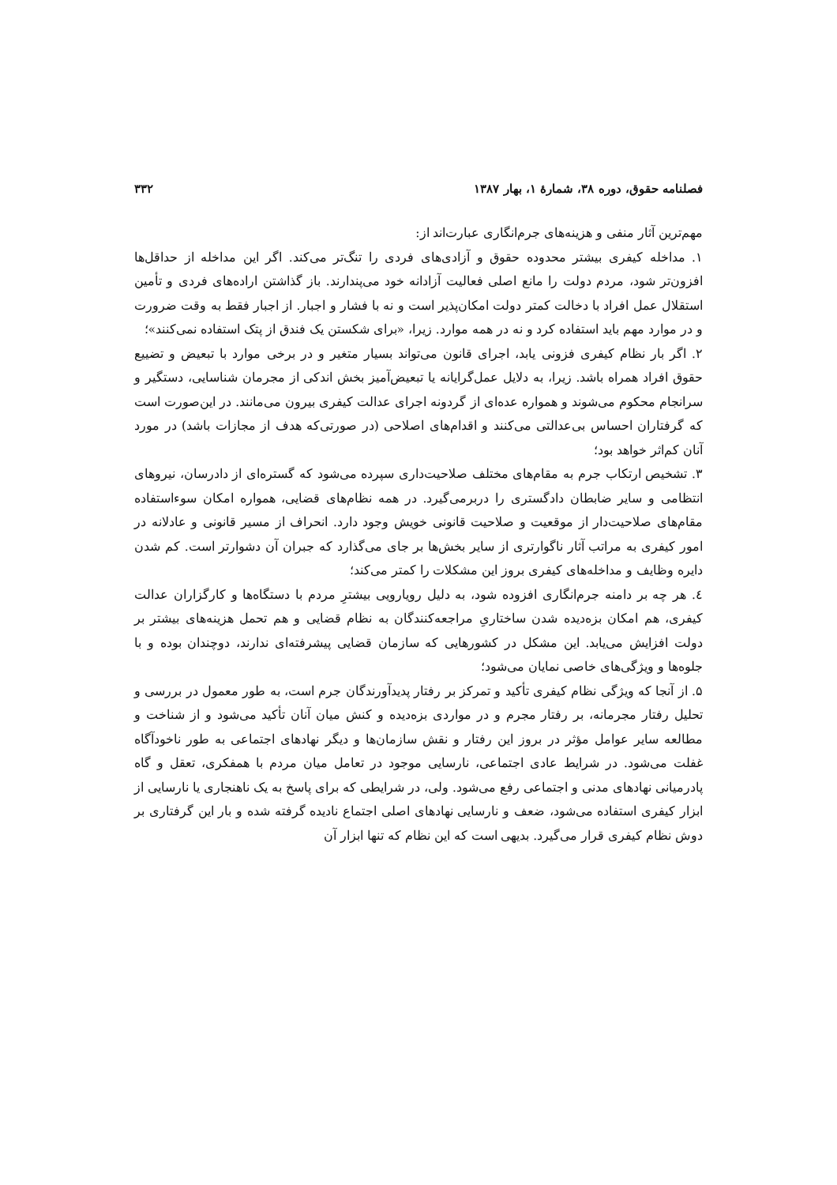فصلنامه حقوق، دوره ۳۸، شمارهٔ ۱، بهار ۱۳۸۷ ۳۳۲
مهم‌ترین آثار منفی و هزینه‌های جرم‌انگاری عبارت‌اند از:
۱. مداخله کیفری بیشتر محدوده حقوق و آزادی‌های فردی را تنگ‌تر می‌کند. اگر این مداخله از حداقل‌ها افزون‌تر شود، مردم دولت را مانع اصلی فعالیت آزادانه خود می‌پندارند. باز گذاشتن اراده‌های فردی و تأمین استقلال عمل افراد با دخالت کمتر دولت امکان‌پذیر است و نه با فشار و اجبار. از اجبار فقط به وقت ضرورت و در موارد مهم باید استفاده کرد و نه در همه موارد. زیرا، «برای شکستن یک فندق از پتک استفاده نمی‌کنند»؛
۲. اگر بار نظام کیفری فزونی یابد، اجرای قانون می‌تواند بسیار متغیر و در برخی موارد با تبعیض و تضییع حقوق افراد همراه باشد. زیرا، به دلایل عمل‌گرایانه یا تبعیض‌آمیز بخش اندکی از مجرمان شناسایی، دستگیر و سرانجام محکوم می‌شوند و همواره عده‌ای از گردونه اجرای عدالت کیفری بیرون می‌مانند. در این‌صورت است که گرفتاران احساس بی‌عدالتی می‌کنند و اقدام‌های اصلاحی (در صورتی‌که هدف از مجازات باشد) در مورد آنان کم‌اثر خواهد بود؛
۳. تشخیص ارتکاب جرم به مقام‌های مختلف صلاحیت‌داری سپرده می‌شود که گستره‌ای از دادرسان، نیروهای انتظامی و سایر ضابطان دادگستری را دربرمی‌گیرد. در همه نظام‌های قضایی، همواره امکان سوءاستفاده مقام‌های صلاحیت‌دار از موقعیت و صلاحیت قانونی خویش وجود دارد. انحراف از مسیر قانونی و عادلانه در امور کیفری به مراتب آثار ناگوارتری از سایر بخش‌ها بر جای می‌گذارد که جبران آن دشوارتر است. کم شدن دایره وظایف و مداخله‌های کیفری بروز این مشکلات را کمتر می‌کند؛
٤. هر چه بر دامنه جرم‌انگاری افزوده شود، به دلیل رویارویی بیشترِ مردم با دستگاه‌ها و کارگزاران عدالت کیفری، هم امکان بزه‌دیده شدن ساختاریِ مراجعه‌کنندگان به نظام قضایی و هم تحمل هزینه‌های بیشتر بر دولت افزایش می‌یابد. این مشکل در کشورهایی که سازمان قضایی پیشرفته‌ای ندارند، دوچندان بوده و با جلوه‌ها و ویژگی‌های خاصی نمایان می‌شود؛
۵. از آنجا که ویژگی نظام کیفری تأکید و تمرکز بر رفتار پدیدآورندگان جرم است، به طور معمول در بررسی و تحلیل رفتار مجرمانه، بر رفتار مجرم و در مواردی بزه‌دیده و کنش میان آنان تأکید می‌شود و از شناخت و مطالعه سایر عوامل مؤثر در بروز این رفتار و نقش سازمان‌ها و دیگر نهادهای اجتماعی به طور ناخودآگاه غفلت می‌شود. در شرایط عادی اجتماعی، نارسایی موجود در تعامل میان مردم با همفکری، تعقل و گاه پادرمیانی نهادهای مدنی و اجتماعی رفع می‌شود. ولی، در شرایطی که برای پاسخ به یک ناهنجاری یا نارسایی از ابزار کیفری استفاده می‌شود، ضعف و نارسایی نهادهای اصلی اجتماع نادیده گرفته شده و بار این گرفتاری بر دوش نظام کیفری قرار می‌گیرد. بدیهی است که این نظام که تنها ابزار آن